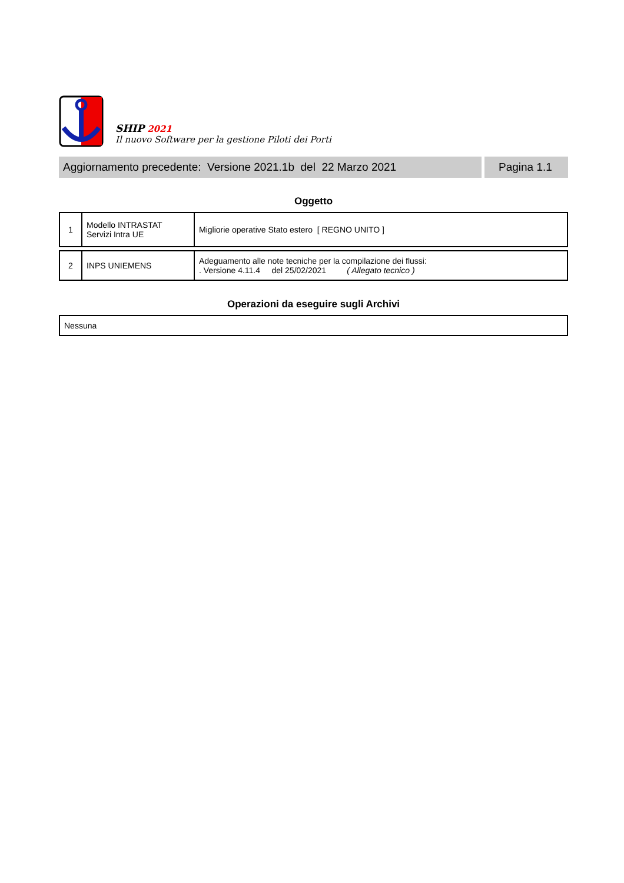SHIP 2021
Il nuovo Software per la gestione Piloti dei Porti
Aggiornamento precedente: Versione 2021.1b del 22 Marzo 2021
Pagina 1.1
Oggetto
| 1 | Modello INTRASTAT Servizi Intra UE | Migliorie operative Stato estero [ REGNO UNITO ] |
| 2 | INPS UNIEMENS | Adeguamento alle note tecniche per la compilazione dei flussi: . Versione 4.11.4 del 25/02/2021 ( Allegato tecnico ) |
Operazioni da eseguire sugli Archivi
| Nessuna |